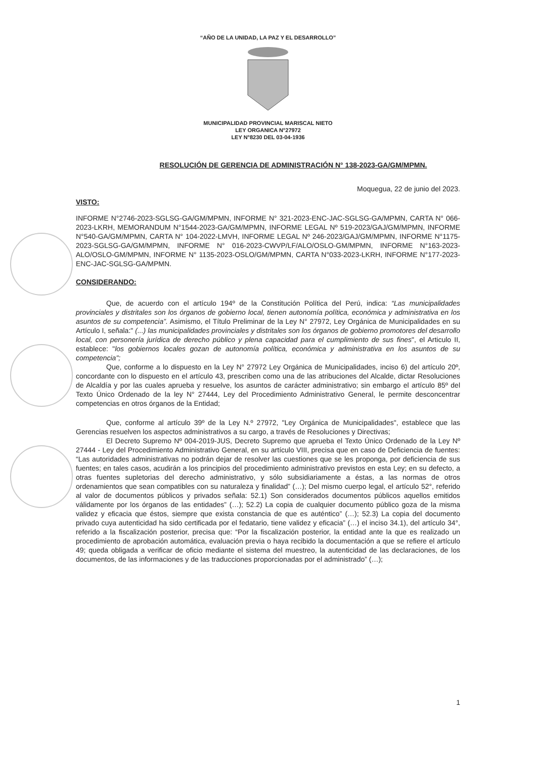“AÑO DE LA UNIDAD, LA PAZ Y EL DESARROLLO”
MUNICIPALIDAD PROVINCIAL MARISCAL NIETO
LEY ORGANICA N°27972
LEY N°8230 DEL 03-04-1936
RESOLUCIÓN DE GERENCIA DE ADMINISTRACIÓN N° 138-2023-GA/GM/MPMN.
Moquegua, 22 de junio del 2023.
VISTO:
INFORME N°2746-2023-SGLSG-GA/GM/MPMN, INFORME N° 321-2023-ENC-JAC-SGLSG-GA/MPMN, CARTA N° 066-2023-LKRH, MEMORANDUM N°1544-2023-GA/GM/MPMN, INFORME LEGAL Nº 519-2023/GAJ/GM/MPMN, INFORME N°540-GA/GM/MPMN, CARTA N° 104-2022-LMVH, INFORME LEGAL Nº 246-2023/GAJ/GM/MPMN, INFORME N°1175-2023-SGLSG-GA/GM/MPMN, INFORME N° 016-2023-CWVP/LF/ALO/OSLO-GM/MPMN, INFORME N°163-2023- ALO/OSLO-GM/MPMN, INFORME N° 1135-2023-OSLO/GM/MPMN, CARTA N°033-2023-LKRH, INFORME N°177-2023-ENC-JAC-SGLSG-GA/MPMN.
CONSIDERANDO:
Que, de acuerdo con el artículo 194º de la Constitución Política del Perú, indica: “Las municipalidades provinciales y distritales son los órganos de gobierno local, tienen autonomía política, económica y administrativa en los asuntos de su competencia”. Asimismo, el Título Preliminar de la Ley N° 27972, Ley Orgánica de Municipalidades en su Artículo I, señala:" (...) las municipalidades provinciales y distritales son los órganos de gobierno promotores del desarrollo local, con personería jurídica de derecho público y plena capacidad para el cumplimiento de sus fines", el Articulo II, establece: "los gobiernos locales gozan de autonomía política, económica y administrativa en los asuntos de su competencia";
Que, conforme a lo dispuesto en la Ley N° 27972 Ley Orgánica de Municipalidades, inciso 6) del artículo 20º, concordante con lo dispuesto en el artículo 43, prescriben como una de las atribuciones del Alcalde, dictar Resoluciones de Alcaldía y por las cuales aprueba y resuelve, los asuntos de carácter administrativo; sin embargo el artículo 85º del Texto Único Ordenado de la ley N° 27444, Ley del Procedimiento Administrativo General, le permite desconcentrar competencias en otros órganos de la Entidad;
Que, conforme al artículo 39º de la Ley N.º 27972, "Ley Orgánica de Municipalidades", establece que las Gerencias resuelven los aspectos administrativos a su cargo, a través de Resoluciones y Directivas;
El Decreto Supremo Nº 004-2019-JUS, Decreto Supremo que aprueba el Texto Único Ordenado de la Ley Nº 27444 - Ley del Procedimiento Administrativo General, en su artículo VIII, precisa que en caso de Deficiencia de fuentes: “Las autoridades administrativas no podrán dejar de resolver las cuestiones que se les proponga, por deficiencia de sus fuentes; en tales casos, acudirán a los principios del procedimiento administrativo previstos en esta Ley; en su defecto, a otras fuentes supletorias del derecho administrativo, y sólo subsidiariamente a éstas, a las normas de otros ordenamientos que sean compatibles con su naturaleza y finalidad” (…); Del mismo cuerpo legal, el artículo 52°, referido al valor de documentos públicos y privados señala: 52.1) Son considerados documentos públicos aquellos emitidos válidamente por los órganos de las entidades” (…); 52.2) La copia de cualquier documento público goza de la misma validez y eficacia que éstos, siempre que exista constancia de que es auténtico” (…); 52.3) La copia del documento privado cuya autenticidad ha sido certificada por el fedatario, tiene validez y eficacia” (…) el inciso 34.1), del artículo 34°, referido a la fiscalización posterior, precisa que: “Por la fiscalización posterior, la entidad ante la que es realizado un procedimiento de aprobación automática, evaluación previa o haya recibido la documentación a que se refiere el artículo 49; queda obligada a verificar de oficio mediante el sistema del muestreo, la autenticidad de las declaraciones, de los documentos, de las informaciones y de las traducciones proporcionadas por el administrado” (…);
1